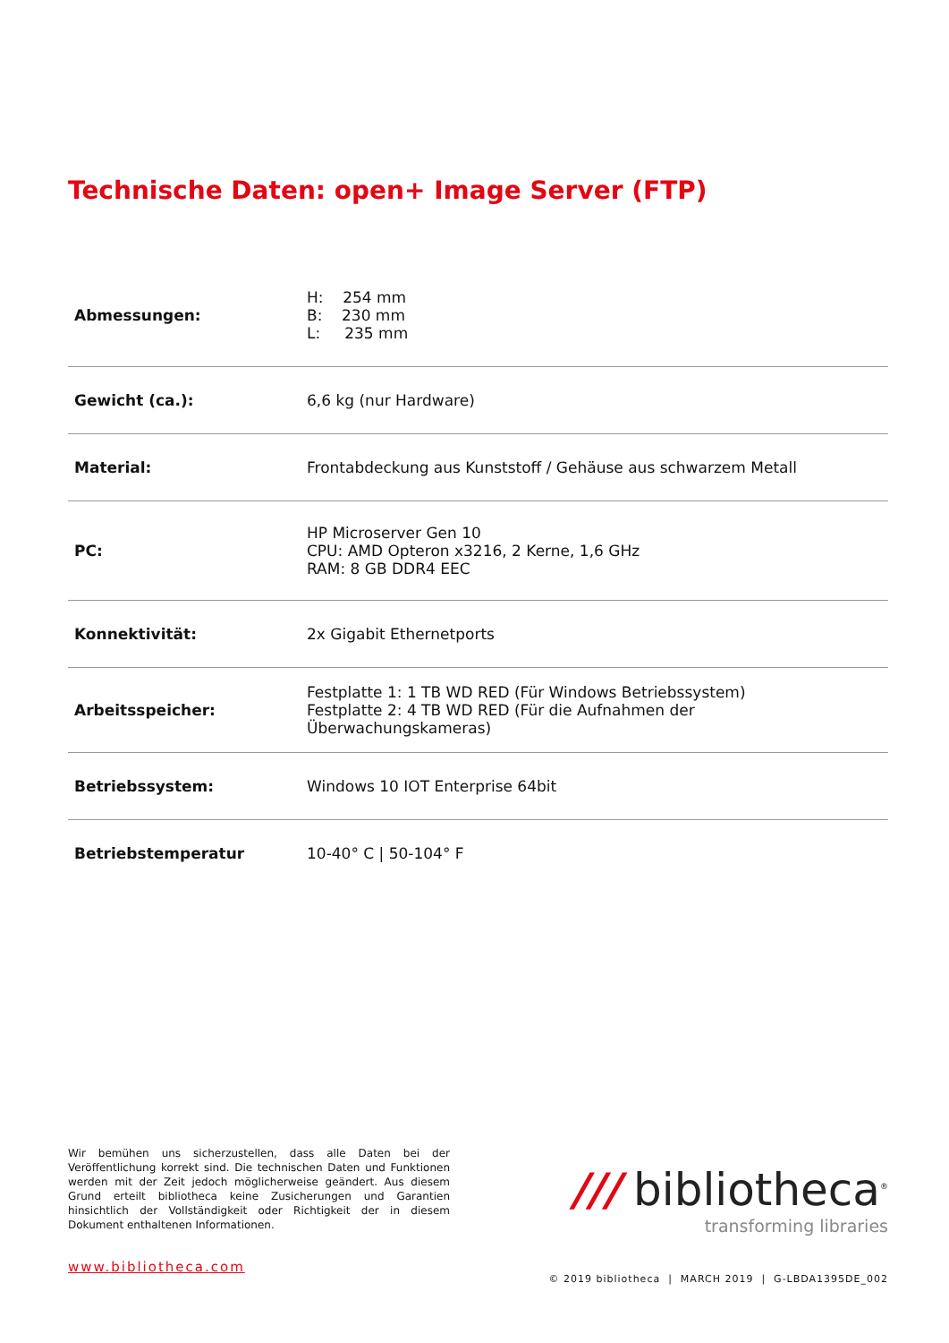Technische Daten: open+ Image Server (FTP)
| Abmessungen: | H: 254 mm B: 230 mm L: 235 mm |
| Gewicht (ca.): | 6,6 kg (nur Hardware) |
| Material: | Frontabdeckung aus Kunststoff / Gehäuse aus schwarzem Metall |
| PC: | HP Microserver Gen 10 CPU: AMD Opteron x3216, 2 Kerne, 1,6 GHz RAM: 8 GB DDR4 EEC |
| Konnektivität: | 2x Gigabit Ethernetports |
| Arbeitsspeicher: | Festplatte 1: 1 TB WD RED (Für Windows Betriebssystem) Festplatte 2: 4 TB WD RED (Für die Aufnahmen der Überwachungskameras) |
| Betriebssystem: | Windows 10 IOT Enterprise 64bit |
| Betriebstemperatur | 10-40° C / 50-104° F |
Wir bemühen uns sicherzustellen, dass alle Daten bei der Veröffentlichung korrekt sind. Die technischen Daten und Funktionen werden mit der Zeit jedoch möglicherweise geändert. Aus diesem Grund erteilt bibliotheca keine Zusicherungen und Garantien hinsichtlich der Vollständigkeit oder Richtigkeit der in diesem Dokument enthaltenen Informationen.
/// bibliotheca<sup>®</sup>
transforming libraries
www.bibliotheca.com
© 2019 bibliotheca | MARCH 2019 | G-LBDA1395DE_002